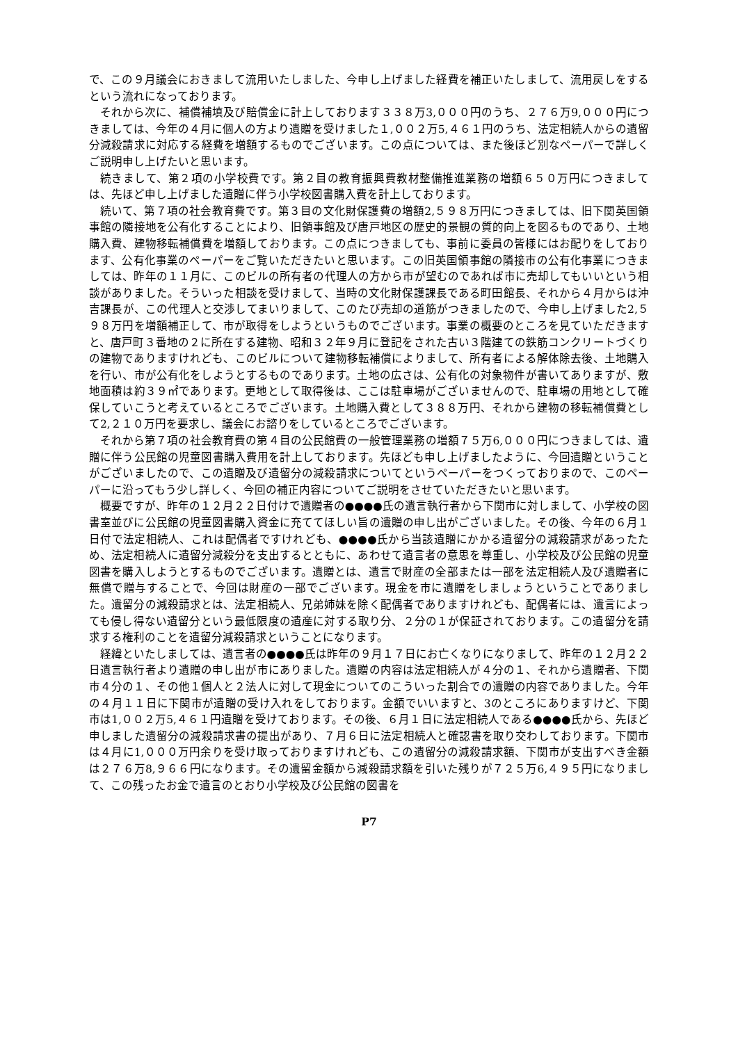で、この９月議会におきまして流用いたしました、今申し上げました経費を補正いたしまして、流用戻しをするという流れになっております。
それから次に、補償補填及び賠償金に計上しております３３８万3,０００円のうち、２７６万9,０００円につきましては、今年の４月に個人の方より遺贈を受けました１,００２万5,４６１円のうち、法定相続人からの遺留分減殺請求に対応する経費を増額するものでございます。この点については、また後ほど別なペーパーで詳しくご説明申し上げたいと思います。
続きまして、第２項の小学校費です。第２目の教育振興費教材整備推進業務の増額６５０万円につきましては、先ほど申し上げました遺贈に伴う小学校図書購入費を計上しております。
続いて、第７項の社会教育費です。第３目の文化財保護費の増額2,５９８万円につきましては、旧下関英国領事館の隣接地を公有化することにより、旧領事館及び唐戸地区の歴史的景観の質的向上を図るものであり、土地購入費、建物移転補償費を増額しております。この点につきましても、事前に委員の皆様にはお配りをしております、公有化事業のペーパーをご覧いただきたいと思います。この旧英国領事館の隣接市の公有化事業につきましては、昨年の１１月に、このビルの所有者の代理人の方から市が望むのであれば市に売却してもいいという相談がありました。そういった相談を受けまして、当時の文化財保護課長である町田館長、それから４月からは沖吉課長が、この代理人と交渉してまいりまして、このたび売却の道筋がつきましたので、今申し上げました2,５９８万円を増額補正して、市が取得をしようというものでございます。事業の概要のところを見ていただきますと、唐戸町３番地の２に所在する建物、昭和３２年９月に登記をされた古い３階建ての鉄筋コンクリートづくりの建物でありますけれども、このビルについて建物移転補償によりまして、所有者による解体除去後、土地購入を行い、市が公有化をしようとするものであります。土地の広さは、公有化の対象物件が書いてありますが、敷地面積は約３９㎡であります。更地として取得後は、ここは駐車場がございませんので、駐車場の用地として確保していこうと考えているところでございます。土地購入費として３８８万円、それから建物の移転補償費として2,２１０万円を要求し、議会にお諮りをしているところでございます。
それから第７項の社会教育費の第４目の公民館費の一般管理業務の増額７５万6,０００円につきましては、遺贈に伴う公民館の児童図書購入費用を計上しております。先ほども申し上げましたように、今回遺贈ということがございましたので、この遺贈及び遺留分の減殺請求についてというペーパーをつくっておりまので、このペーパーに沿ってもう少し詳しく、今回の補正内容についてご説明をさせていただきたいと思います。
概要ですが、昨年の１２月２２日付けで遺贈者の●●●●氏の遺言執行者から下関市に対しまして、小学校の図書室並びに公民館の児童図書購入資金に充ててほしい旨の遺贈の申し出がございました。その後、今年の６月１日付で法定相続人、これは配偶者ですけれども、●●●●氏から当該遺贈にかかる遺留分の減殺請求があったため、法定相続人に遺留分減殺分を支出するとともに、あわせて遺言者の意思を尊重し、小学校及び公民館の児童図書を購入しようとするものでございます。遺贈とは、遺言で財産の全部または一部を法定相続人及び遺贈者に無償で贈与することで、今回は財産の一部でございます。現金を市に遺贈をしましょうということでありました。遺留分の減殺請求とは、法定相続人、兄弟姉妹を除く配偶者でありますけれども、配偶者には、遺言によっても侵し得ない遺留分という最低限度の遺産に対する取り分、２分の１が保証されております。この遺留分を請求する権利のことを遺留分減殺請求ということになります。
経緯といたしましては、遺言者の●●●●氏は昨年の９月１７日にお亡くなりになりまして、昨年の１２月２２日遺言執行者より遺贈の申し出が市にありました。遺贈の内容は法定相続人が４分の１、それから遺贈者、下関市４分の１、その他１個人と２法人に対して現金についてのこういった割合での遺贈の内容でありました。今年の４月１１日に下関市が遺贈の受け入れをしております。金額でいいますと、3のところにありますけど、下関市は1,００２万5,４６１円遺贈を受けております。その後、６月１日に法定相続人である●●●●氏から、先ほど申しました遺留分の減殺請求書の提出があり、７月６日に法定相続人と確認書を取り交わしております。下関市は４月に1,０００万円余りを受け取っておりますけれども、この遺留分の減殺請求額、下関市が支出すべき金額は２７６万8,９６６円になります。その遺留金額から減殺請求額を引いた残りが７２５万6,４９５円になりまして、この残ったお金で遺言のとおり小学校及び公民館の図書を
P7